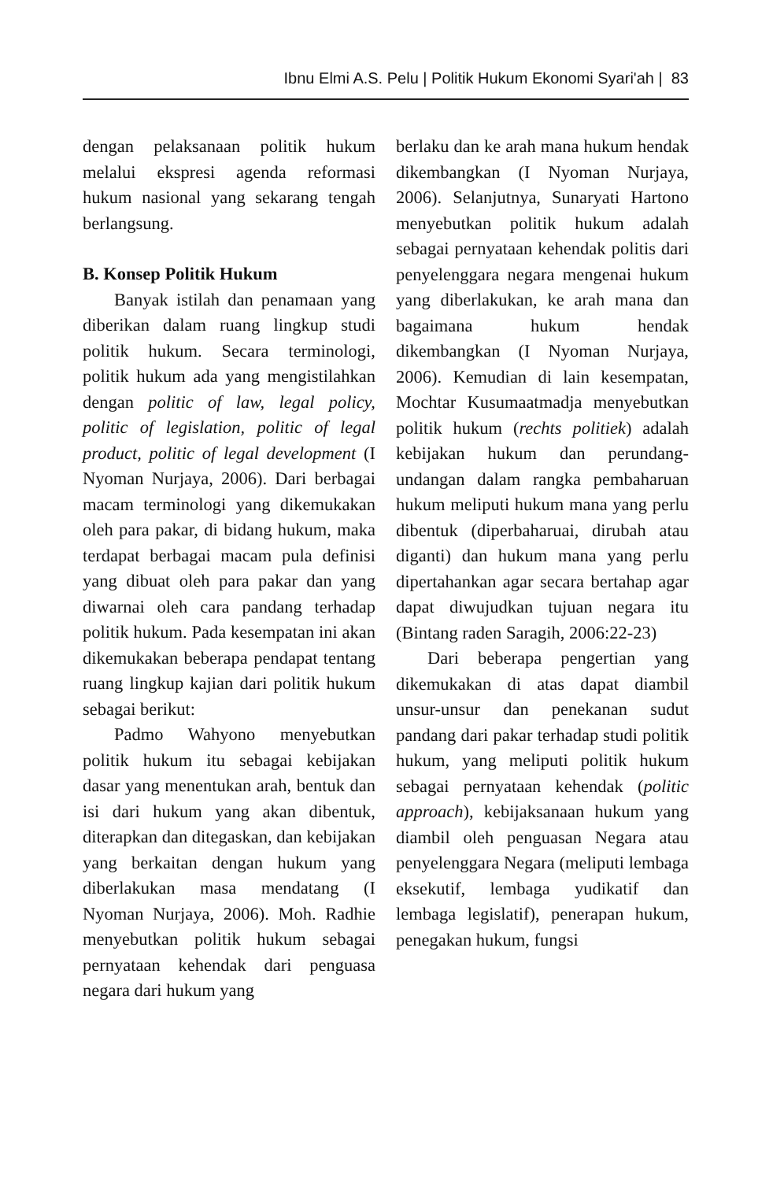Ibnu Elmi A.S. Pelu | Politik Hukum Ekonomi Syari'ah | 83
dengan pelaksanaan politik hukum melalui ekspresi agenda reformasi hukum nasional yang sekarang tengah berlangsung.
B. Konsep Politik Hukum
Banyak istilah dan penamaan yang diberikan dalam ruang lingkup studi politik hukum. Secara terminologi, politik hukum ada yang mengistilahkan dengan politic of law, legal policy, politic of legislation, politic of legal product, politic of legal development (I Nyoman Nurjaya, 2006). Dari berbagai macam terminologi yang dikemukakan oleh para pakar, di bidang hukum, maka terdapat berbagai macam pula definisi yang dibuat oleh para pakar dan yang diwarnai oleh cara pandang terhadap politik hukum. Pada kesempatan ini akan dikemukakan beberapa pendapat tentang ruang lingkup kajian dari politik hukum sebagai berikut:
Padmo Wahyono menyebutkan politik hukum itu sebagai kebijakan dasar yang menentukan arah, bentuk dan isi dari hukum yang akan dibentuk, diterapkan dan ditegaskan, dan kebijakan yang berkaitan dengan hukum yang diberlakukan masa mendatang (I Nyoman Nurjaya, 2006). Moh. Radhie menyebutkan politik hukum sebagai pernyataan kehendak dari penguasa negara dari hukum yang
berlaku dan ke arah mana hukum hendak dikembangkan (I Nyoman Nurjaya, 2006). Selanjutnya, Sunaryati Hartono menyebutkan politik hukum adalah sebagai pernyataan kehendak politis dari penyelenggara negara mengenai hukum yang diberlakukan, ke arah mana dan bagaimana hukum hendak dikembangkan (I Nyoman Nurjaya, 2006). Kemudian di lain kesempatan, Mochtar Kusumaatmadja menyebutkan politik hukum (rechts politiek) adalah kebijakan hukum dan perundang-undangan dalam rangka pembaharuan hukum meliputi hukum mana yang perlu dibentuk (diperbaharuai, dirubah atau diganti) dan hukum mana yang perlu dipertahankan agar secara bertahap agar dapat diwujudkan tujuan negara itu (Bintang raden Saragih, 2006:22-23)
Dari beberapa pengertian yang dikemukakan di atas dapat diambil unsur-unsur dan penekanan sudut pandang dari pakar terhadap studi politik hukum, yang meliputi politik hukum sebagai pernyataan kehendak (politic approach), kebijaksanaan hukum yang diambil oleh penguasan Negara atau penyelenggara Negara (meliputi lembaga eksekutif, lembaga yudikatif dan lembaga legislatif), penerapan hukum, penegakan hukum, fungsi